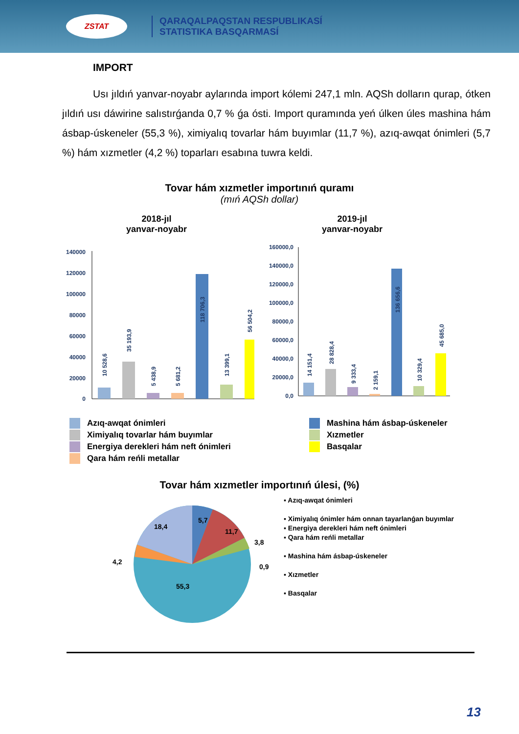ZSTAT
QARAQALPAQSTAN RESPUBLIKASÍ
STATISTIKA BASQARMASÍ
IMPORT
Usı jıldıń yanvar-noyabr aylarında import kólemi 247,1 mln. AQSh dolların qurap, ótken jıldıń usı dáwirine salıstırǵanda 0,7 % ǵa ósti. Import quramında yeń úlken úles mashina hám ásbap-úskeneler (55,3 %), ximiyalıq tovarlar hám buyımlar (11,7 %), azıq-awqat ónimleri (5,7 %) hám xızmetler (4,2 %) toparları esabına tuwra keldi.
Tovar hám xızmetler importınıń quramı
(mıń AQSh dollar)
2018-jıl
yanvar-noyabr
140000
120000
100000
80000
60000
40000
20000
0
10 528,6
35 193,9
5 438,9
5 681,2
118 706,3
13 399,1
56 504,2
2019-jıl
yanvar-noyabr
160000,0
140000,0
120000,0
100000,0
80000,0
60000,0
40000,0
20000,0
0,0
14 151,4
28 828,4
9 333,4
2 159,1
136 656,6
10 329,4
45 685,0
Azıq-awqat ónimleri
Ximiyalıq tovarlar hám buyımlar
Energiya derekleri hám neft ónimleri
Qara hám reńli metallar
Mashina hám ásbap-úskeneler
Xızmetler
Basqalar
Tovar hám xızmetler importınıń úlesi, (%)
5,7
11,7
3,8
0,9
18,4
4,2
55,3
▪ Azıq-awqat ónimleri
▪ Ximiyalıq ónimler hám onnan tayarlanǵan buyımlar
▪ Energiya derekleri hám neft ónimleri
▪ Qara hám reńli metallar
▪ Mashina hám ásbap-úskeneler
▪ Xızmetler
▪ Basqalar
13